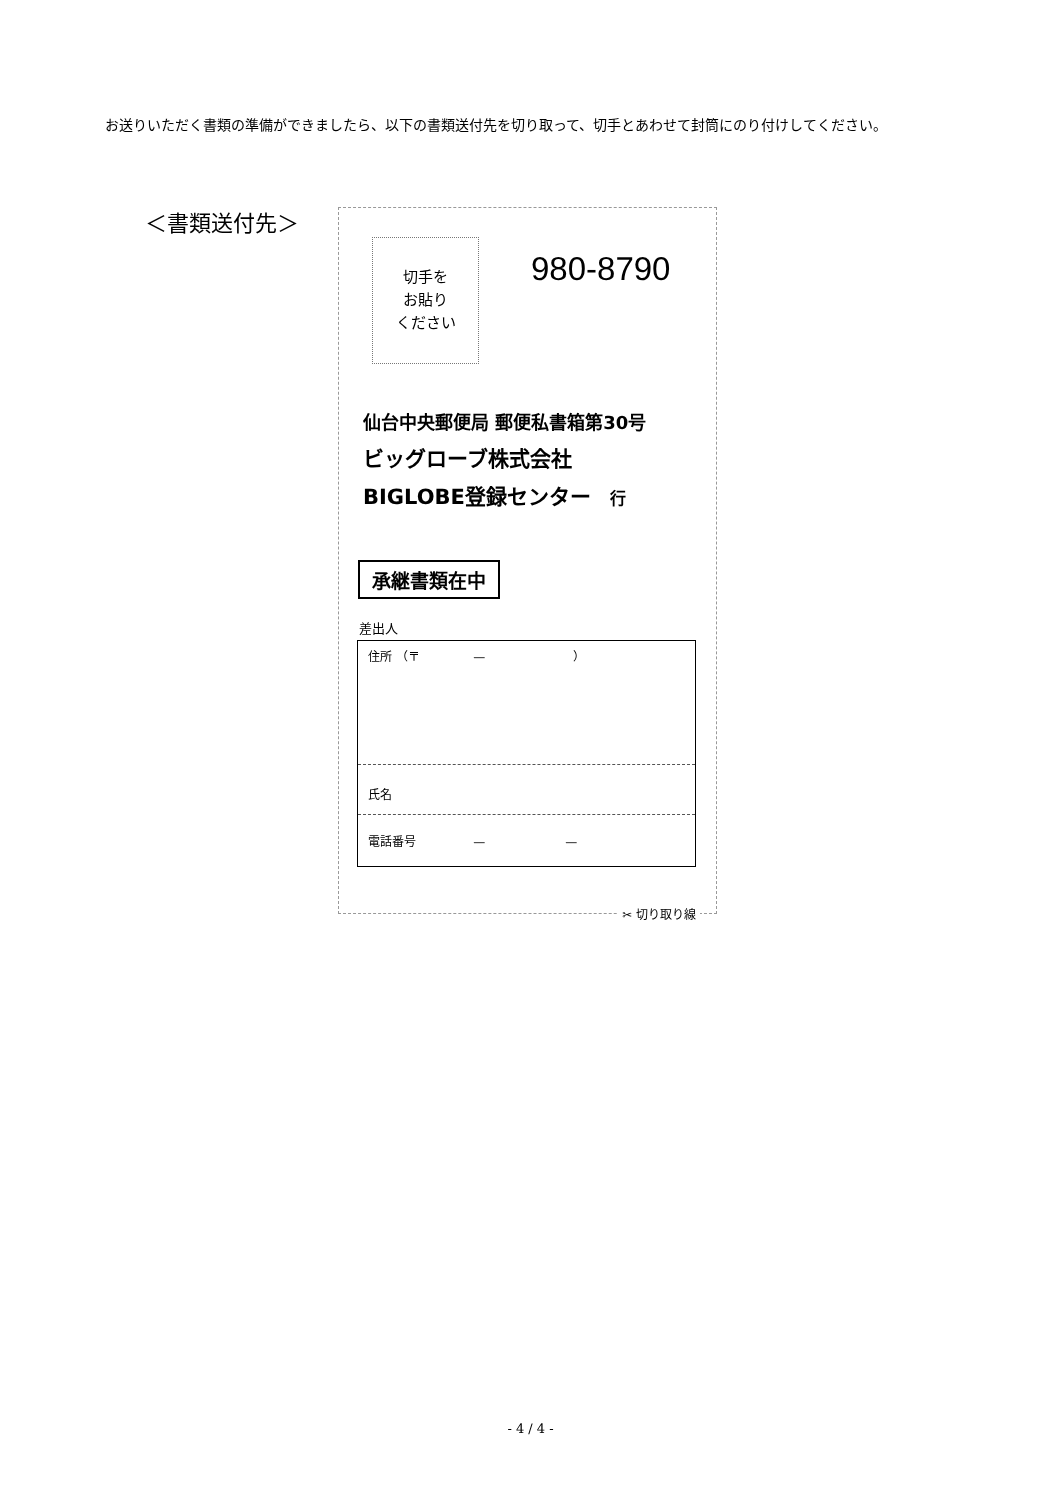お送りいただく書類の準備ができましたら、以下の書類送付先を切り取って、切手とあわせて封筒にのり付けしてください。
＜書類送付先＞
切手を
お貼り
ください
980-8790
仙台中央郵便局 郵便私書箱第30号
ビッグローブ株式会社
BIGLOBE登録センター 行
承継書類在中
差出人
住所 （〒 — ）
氏名
電話番号 — —
✂ 切り取り線
- 4 / 4 -